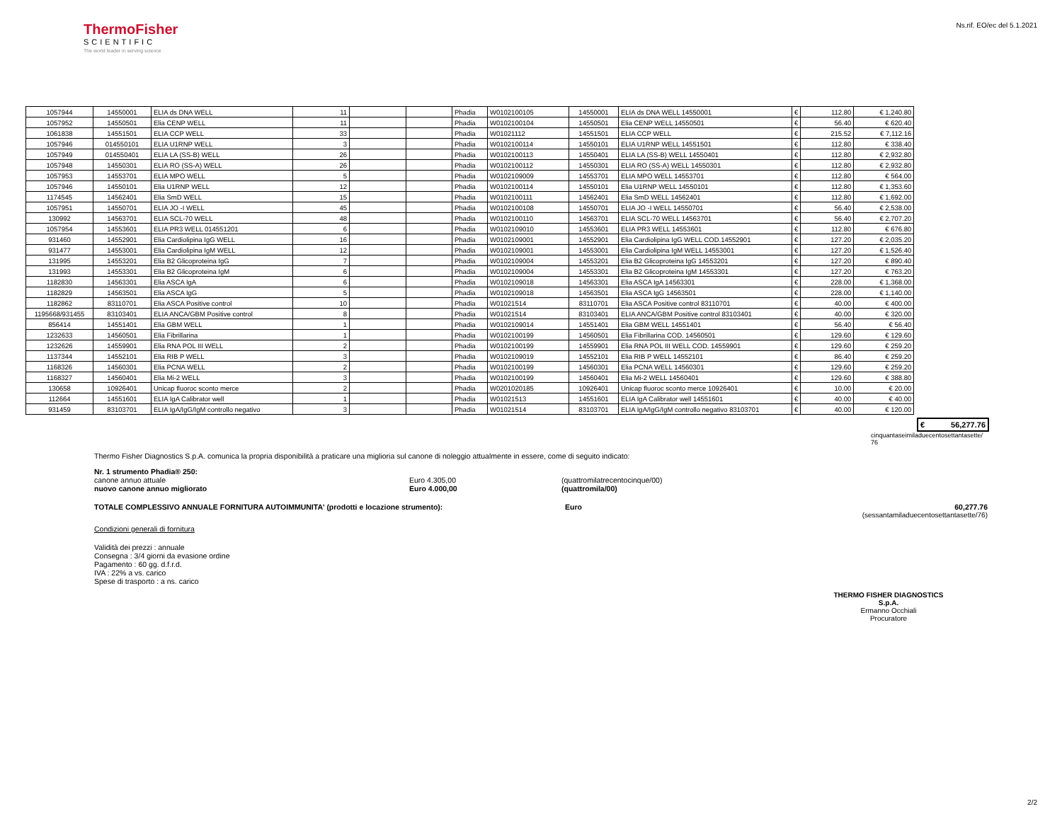ThermoFisher
SCIENTIFIC
The world leader in serving science
Ns.rif. EO/ec del 5.1.2021
| 1057944 | 14550001 | ELIA ds DNA WELL | 11 | | | Phadia | W0102100105 | 14550001 | ELIA ds DNA WELL 14550001 | € | 112.80 | € 1,240.80 |
| 1057952 | 14550501 | Elia CENP WELL | 11 | | | Phadia | W0102100104 | 14550501 | Elia CENP WELL 14550501 | € | 56.40 | € 620.40 |
| 1061838 | 14551501 | ELIA CCP WELL | 33 | | | Phadia | W01021112 | 14551501 | ELIA CCP WELL | € | 215.52 | € 7,112.16 |
| 1057946 | 014550101 | ELIA U1RNP WELL | 3 | | | Phadia | W0102100114 | 14550101 | ELIA U1RNP WELL 14551501 | € | 112.80 | € 338.40 |
| 1057949 | 014550401 | ELIA LA (SS-B) WELL | 26 | | | Phadia | W0102100113 | 14550401 | ELIA LA (SS-B) WELL 14550401 | € | 112.80 | € 2,932.80 |
| 1057948 | 14550301 | ELIA RO (SS-A) WELL | 26 | | | Phadia | W0102100112 | 14550301 | ELIA RO (SS-A) WELL 14550301 | € | 112.80 | € 2,932.80 |
| 1057953 | 14553701 | ELIA MPO WELL | 5 | | | Phadia | W0102109009 | 14553701 | ELIA MPO WELL 14553701 | € | 112.80 | € 564.00 |
| 1057946 | 14550101 | Elia U1RNP WELL | 12 | | | Phadia | W0102100114 | 14550101 | Elia U1RNP WELL 14550101 | € | 112.80 | € 1,353.60 |
| 1174545 | 14562401 | Elia SmD WELL | 15 | | | Phadia | W0102100111 | 14562401 | Elia SmD WELL 14562401 | € | 112.80 | € 1,692.00 |
| 1057951 | 14550701 | ELIA JO -I WELL | 45 | | | Phadia | W0102100108 | 14550701 | ELIA JO -I WELL 14550701 | € | 56.40 | € 2,538.00 |
| 130992 | 14563701 | ELIA SCL-70 WELL | 48 | | | Phadia | W0102100110 | 14563701 | ELIA SCL-70 WELL 14563701 | € | 56.40 | € 2,707.20 |
| 1057954 | 14553601 | ELIA PR3 WELL 014551201 | 6 | | | Phadia | W0102109010 | 14553601 | ELIA PR3 WELL 14553601 | € | 112.80 | € 676.80 |
| 931460 | 14552901 | Elia Cardiolipina IgG WELL | 16 | | | Phadia | W0102109001 | 14552901 | Elia Cardiolipina IgG WELL COD.14552901 | € | 127.20 | € 2,035.20 |
| 931477 | 14553001 | Elia Cardiolipina IgM WELL | 12 | | | Phadia | W0102109001 | 14553001 | Elia Cardiolipina IgM WELL 14553001 | € | 127.20 | € 1,526.40 |
| 131995 | 14553201 | Elia B2 Glicoproteina IgG | 7 | | | Phadia | W0102109004 | 14553201 | Elia B2 Glicoproteina IgG 14553201 | € | 127.20 | € 890.40 |
| 131993 | 14553301 | Elia B2 Glicoproteina IgM | 6 | | | Phadia | W0102109004 | 14553301 | Elia B2 Glicoproteina IgM 14553301 | € | 127.20 | € 763.20 |
| 1182830 | 14563301 | Elia ASCA IgA | 6 | | | Phadia | W0102109018 | 14563301 | Elia ASCA IgA 14563301 | € | 228.00 | € 1,368.00 |
| 1182829 | 14563501 | Elia ASCA IgG | 5 | | | Phadia | W0102109018 | 14563501 | Elia ASCA IgG 14563501 | € | 228.00 | € 1,140.00 |
| 1182862 | 83110701 | Elia ASCA Positive control | 10 | | | Phadia | W01021514 | 83110701 | Elia ASCA Positive control 83110701 | € | 40.00 | € 400.00 |
| 1195668/931455 | 83103401 | ELIA ANCA/GBM Positive control | 8 | | | Phadia | W01021514 | 83103401 | ELIA ANCA/GBM Positive control 83103401 | € | 40.00 | € 320.00 |
| 856414 | 14551401 | Elia GBM WELL | 1 | | | Phadia | W0102109014 | 14551401 | Elia GBM WELL 14551401 | € | 56.40 | € 56.40 |
| 1232633 | 14560501 | Elia Fibrillarina | 1 | | | Phadia | W0102100199 | 14560501 | Elia Fibrillarina COD. 14560501 | € | 129.60 | € 129.60 |
| 1232626 | 14559901 | Elia RNA POL III WELL | 2 | | | Phadia | W0102100199 | 14559901 | Elia RNA POL III WELL COD. 14559901 | € | 129.60 | € 259.20 |
| 1137344 | 14552101 | Elia RIB P WELL | 3 | | | Phadia | W0102109019 | 14552101 | Elia RIB P WELL 14552101 | € | 86.40 | € 259.20 |
| 1168326 | 14560301 | Elia PCNA WELL | 2 | | | Phadia | W0102100199 | 14560301 | Elia PCNA WELL 14560301 | € | 129.60 | € 259.20 |
| 1168327 | 14560401 | Elia Mi-2 WELL | 3 | | | Phadia | W0102100199 | 14560401 | Elia Mi-2 WELL 14560401 | € | 129.60 | € 388.80 |
| 130658 | 10926401 | Unicap fluoroc sconto merce | 2 | | | Phadia | W0201020185 | 10926401 | Unicap fluoroc sconto merce 10926401 | € | 10.00 | € 20.00 |
| 112664 | 14551601 | ELIA IgA Calibrator well | 1 | | | Phadia | W01021513 | 14551601 | ELIA IgA Calibrator well 14551601 | € | 40.00 | € 40.00 |
| 931459 | 83103701 | ELIA IgA/IgG/IgM controllo negativo | 3 | | | Phadia | W01021514 | 83103701 | ELIA IgA/IgG/IgM controllo negativo 83103701 | € | 40.00 | € 120.00 |
€ 56,277.76
cinquantaseimiladuecentosettantasette/
76
Thermo Fisher Diagnostics S.p.A. comunica la propria disponibilità a praticare una miglioria sul canone di noleggio attualmente in essere, come di seguito indicato:
Nr. 1 strumento Phadia® 250:
canone annuo attuale Euro 4.305,00 (quattromilatrecentocinque/00)
nuovo canone annuo migliorato Euro 4.000,00 (quattromila/00)
TOTALE COMPLESSIVO ANNUALE FORNITURA AUTOIMMUNITA' (prodotti e locazione strumento): Euro 60,277.76
(sessantamiladuecentosettantasette/76)
Condizioni generali di fornitura
Validità dei prezzi : annuale
Consegna : 3/4 giorni da evasione ordine
Pagamento : 60 gg. d.f.r.d.
IVA : 22% a vs. carico
Spese di trasporto : a ns. carico
THERMO FISHER DIAGNOSTICS S.p.A.
Ermanno Occhiali
Procuratore
2/2